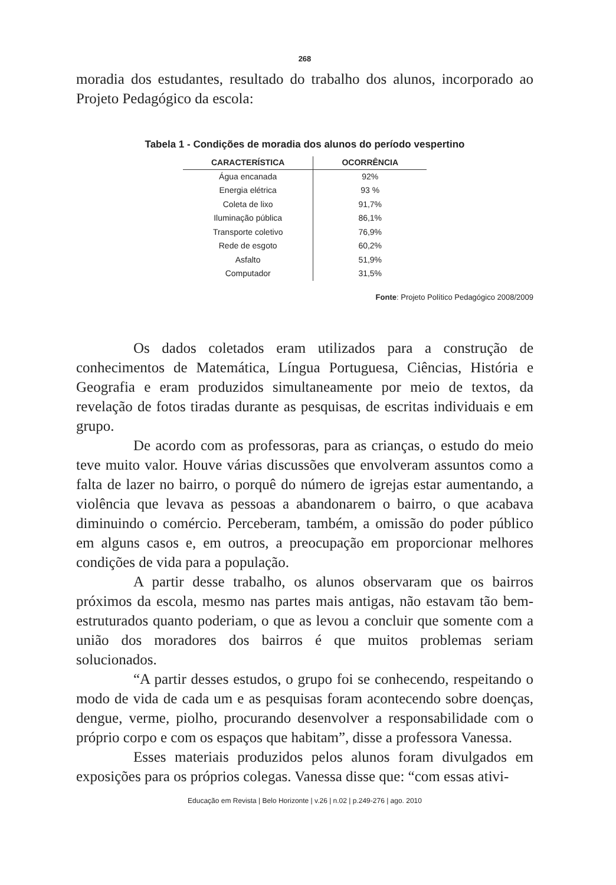268
moradia dos estudantes, resultado do trabalho dos alunos, incorporado ao Projeto Pedagógico da escola:
Tabela 1 - Condições de moradia dos alunos do período vespertino
| CARACTERÍSTICA | OCORRÊNCIA |
| --- | --- |
| Água encanada | 92% |
| Energia elétrica | 93 % |
| Coleta de lixo | 91,7% |
| Iluminação pública | 86,1% |
| Transporte coletivo | 76,9% |
| Rede de esgoto | 60,2% |
| Asfalto | 51,9% |
| Computador | 31,5% |
Fonte: Projeto Político Pedagógico 2008/2009
Os dados coletados eram utilizados para a construção de conhecimentos de Matemática, Língua Portuguesa, Ciências, História e Geografia e eram produzidos simultaneamente por meio de textos, da revelação de fotos tiradas durante as pesquisas, de escritas individuais e em grupo.
De acordo com as professoras, para as crianças, o estudo do meio teve muito valor. Houve várias discussões que envolveram assuntos como a falta de lazer no bairro, o porquê do número de igrejas estar aumentando, a violência que levava as pessoas a abandonarem o bairro, o que acabava diminuindo o comércio. Perceberam, também, a omissão do poder público em alguns casos e, em outros, a preocupação em proporcionar melhores condições de vida para a população.
A partir desse trabalho, os alunos observaram que os bairros próximos da escola, mesmo nas partes mais antigas, não estavam tão bem-estruturados quanto poderiam, o que as levou a concluir que somente com a união dos moradores dos bairros é que muitos problemas seriam solucionados.
“A partir desses estudos, o grupo foi se conhecendo, respeitando o modo de vida de cada um e as pesquisas foram acontecendo sobre doenças, dengue, verme, piolho, procurando desenvolver a responsabilidade com o próprio corpo e com os espaços que habitam”, disse a professora Vanessa.
Esses materiais produzidos pelos alunos foram divulgados em exposições para os próprios colegas. Vanessa disse que: “com essas ativi-
Educação em Revista | Belo Horizonte | v.26 | n.02 | p.249-276 | ago. 2010